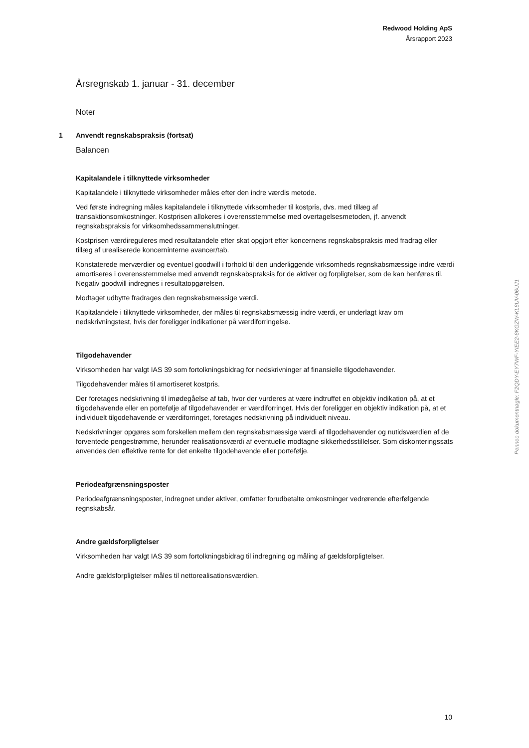Redwood Holding ApS
Årsrapport 2023
Årsregnskab 1. januar - 31. december
Noter
1 Anvendt regnskabspraksis (fortsat)
Balancen
Kapitalandele i tilknyttede virksomheder
Kapitalandele i tilknyttede virksomheder måles efter den indre værdis metode.
Ved første indregning måles kapitalandele i tilknyttede virksomheder til kostpris, dvs. med tillæg af transaktionsomkostninger. Kostprisen allokeres i overensstemmelse med overtagelsesmetoden, jf. anvendt regnskabspraksis for virksomhedssammenslutninger.
Kostprisen værdireguleres med resultatandele efter skat opgjort efter koncernens regnskabspraksis med fradrag eller tillæg af urealiserede koncerninterne avancer/tab.
Konstaterede merværdier og eventuel goodwill i forhold til den underliggende virksomheds regnskabsmæssige indre værdi amortiseres i overensstemmelse med anvendt regnskabspraksis for de aktiver og forpligtelser, som de kan henføres til. Negativ goodwill indregnes i resultatopgørelsen.
Modtaget udbytte fradrages den regnskabsmæssige værdi.
Kapitalandele i tilknyttede virksomheder, der måles til regnskabsmæssig indre værdi, er underlagt krav om nedskrivningstest, hvis der foreligger indikationer på værdiforringelse.
Tilgodehavender
Virksomheden har valgt IAS 39 som fortolkningsbidrag for nedskrivninger af finansielle tilgodehavender.
Tilgodehavender måles til amortiseret kostpris.
Der foretages nedskrivning til imødegåelse af tab, hvor der vurderes at være indtruffet en objektiv indikation på, at et tilgodehavende eller en portefølje af tilgodehavender er værdiforringet. Hvis der foreligger en objektiv indikation på, at et individuelt tilgodehavende er værdiforringet, foretages nedskrivning på individuelt niveau.
Nedskrivninger opgøres som forskellen mellem den regnskabsmæssige værdi af tilgodehavender og nutidsværdien af de forventede pengestrømme, herunder realisationsværdi af eventuelle modtagne sikkerhedsstillelser. Som diskonteringssats anvendes den effektive rente for det enkelte tilgodehavende eller portefølje.
Periodeafgrænsningsposter
Periodeafgrænsningsposter, indregnet under aktiver, omfatter forudbetalte omkostninger vedrørende efterfølgende regnskabsår.
Andre gældsforpligtelser
Virksomheden har valgt IAS 39 som fortolkningsbidrag til indregning og måling af gældsforpligtelser.
Andre gældsforpligtelser måles til nettorealisationsværdien.
Penneo dokumentnøgle: F2QDY-EY7WF-YIEE2-8KGZW-KL8UV-06UJ1
10